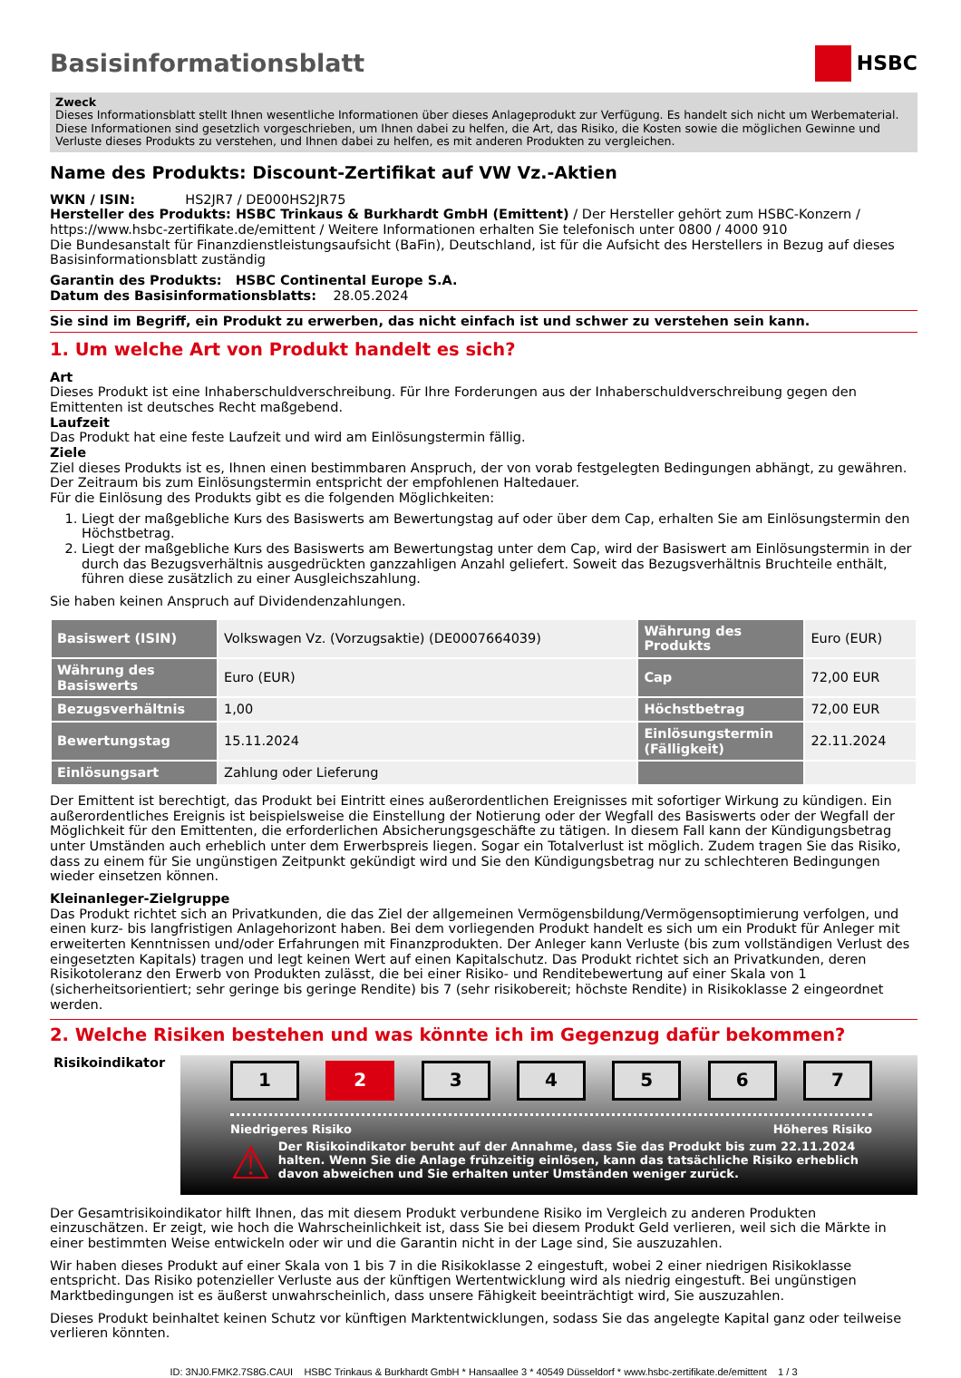Basisinformationsblatt HSBC
Zweck
Dieses Informationsblatt stellt Ihnen wesentliche Informationen über dieses Anlageprodukt zur Verfügung. Es handelt sich nicht um Werbematerial. Diese Informationen sind gesetzlich vorgeschrieben, um Ihnen dabei zu helfen, die Art, das Risiko, die Kosten sowie die möglichen Gewinne und Verluste dieses Produkts zu verstehen, und Ihnen dabei zu helfen, es mit anderen Produkten zu vergleichen.
Name des Produkts: Discount-Zertifikat auf VW Vz.-Aktien
WKN / ISIN: HS2JR7 / DE000HS2JR75
Hersteller des Produkts: HSBC Trinkaus & Burkhardt GmbH (Emittent) / Der Hersteller gehört zum HSBC-Konzern / https://www.hsbc-zertifikate.de/emittent / Weitere Informationen erhalten Sie telefonisch unter 0800 / 4000 910
Die Bundesanstalt für Finanzdienstleistungsaufsicht (BaFin), Deutschland, ist für die Aufsicht des Herstellers in Bezug auf dieses Basisinformationsblatt zuständig
Garantin des Produkts: HSBC Continental Europe S.A.
Datum des Basisinformationsblatts: 28.05.2024
Sie sind im Begriff, ein Produkt zu erwerben, das nicht einfach ist und schwer zu verstehen sein kann.
1. Um welche Art von Produkt handelt es sich?
Art
Dieses Produkt ist eine Inhaberschuldverschreibung. Für Ihre Forderungen aus der Inhaberschuldverschreibung gegen den Emittenten ist deutsches Recht maßgebend.
Laufzeit
Das Produkt hat eine feste Laufzeit und wird am Einlösungstermin fällig.
Ziele
Ziel dieses Produkts ist es, Ihnen einen bestimmbaren Anspruch, der von vorab festgelegten Bedingungen abhängt, zu gewähren. Der Zeitraum bis zum Einlösungstermin entspricht der empfohlenen Haltedauer.
Für die Einlösung des Produkts gibt es die folgenden Möglichkeiten:
1. Liegt der maßgebliche Kurs des Basiswerts am Bewertungstag auf oder über dem Cap, erhalten Sie am Einlösungstermin den Höchstbetrag.
2. Liegt der maßgebliche Kurs des Basiswerts am Bewertungstag unter dem Cap, wird der Basiswert am Einlösungstermin in der durch das Bezugsverhältnis ausgedrückten ganzzahligen Anzahl geliefert. Soweit das Bezugsverhältnis Bruchteile enthält, führen diese zusätzlich zu einer Ausgleichszahlung.
Sie haben keinen Anspruch auf Dividendenzahlungen.
| Basiswert (ISIN) | Volkswagen Vz. (Vorzugsaktie) (DE0007664039) | Währung des Produkts | Euro (EUR) |
| Währung des Basiswerts | Euro (EUR) | Cap | 72,00 EUR |
| Bezugsverhältnis | 1,00 | Höchstbetrag | 72,00 EUR |
| Bewertungstag | 15.11.2024 | Einlösungstermin (Fälligkeit) | 22.11.2024 |
| Einlösungsart | Zahlung oder Lieferung | | |
Der Emittent ist berechtigt, das Produkt bei Eintritt eines außerordentlichen Ereignisses mit sofortiger Wirkung zu kündigen. Ein außerordentliches Ereignis ist beispielsweise die Einstellung der Notierung oder der Wegfall des Basiswerts oder der Wegfall der Möglichkeit für den Emittenten, die erforderlichen Absicherungsgeschäfte zu tätigen. In diesem Fall kann der Kündigungsbetrag unter Umständen auch erheblich unter dem Erwerbspreis liegen. Sogar ein Totalverlust ist möglich. Zudem tragen Sie das Risiko, dass zu einem für Sie ungünstigen Zeitpunkt gekündigt wird und Sie den Kündigungsbetrag nur zu schlechteren Bedingungen wieder einsetzen können.
Kleinanleger-Zielgruppe
Das Produkt richtet sich an Privatkunden, die das Ziel der allgemeinen Vermögensbildung/Vermögensoptimierung verfolgen, und einen kurz- bis langfristigen Anlagehorizont haben. Bei dem vorliegenden Produkt handelt es sich um ein Produkt für Anleger mit erweiterten Kenntnissen und/oder Erfahrungen mit Finanzprodukten. Der Anleger kann Verluste (bis zum vollständigen Verlust des eingesetzten Kapitals) tragen und legt keinen Wert auf einen Kapitalschutz. Das Produkt richtet sich an Privatkunden, deren Risikotoleranz den Erwerb von Produkten zulässt, die bei einer Risiko- und Renditebewertung auf einer Skala von 1 (sicherheitsorientiert; sehr geringe bis geringe Rendite) bis 7 (sehr risikobereit; höchste Rendite) in Risikoklasse 2 eingeordnet werden.
2. Welche Risiken bestehen und was könnte ich im Gegenzug dafür bekommen?
Risikoindikator
1 2 34567
Niedrigeres Risiko Höheres Risiko
⚠ Der Risikoindikator beruht auf der Annahme, dass Sie das Produkt bis zum 22.11.2024 halten. Wenn Sie die Anlage frühzeitig einlösen, kann das tatsächliche Risiko erheblich davon abweichen und Sie erhalten unter Umständen weniger zurück.
Der Gesamtrisikoindikator hilft Ihnen, das mit diesem Produkt verbundene Risiko im Vergleich zu anderen Produkten einzuschätzen. Er zeigt, wie hoch die Wahrscheinlichkeit ist, dass Sie bei diesem Produkt Geld verlieren, weil sich die Märkte in einer bestimmten Weise entwickeln oder wir und die Garantin nicht in der Lage sind, Sie auszuzahlen.
Wir haben dieses Produkt auf einer Skala von 1 bis 7 in die Risikoklasse 2 eingestuft, wobei 2 einer niedrigen Risikoklasse entspricht. Das Risiko potenzieller Verluste aus der künftigen Wertentwicklung wird als niedrig eingestuft. Bei ungünstigen Marktbedingungen ist es äußerst unwahrscheinlich, dass unsere Fähigkeit beeinträchtigt wird, Sie auszuzahlen.
Dieses Produkt beinhaltet keinen Schutz vor künftigen Marktentwicklungen, sodass Sie das angelegte Kapital ganz oder teilweise verlieren könnten.
ID: 3NJ0.FMK2.7S8G.CAUI HSBC Trinkaus & Burkhardt GmbH * Hansaallee 3 * 40549 Düsseldorf * www.hsbc-zertifikate.de/emittent 1 / 3